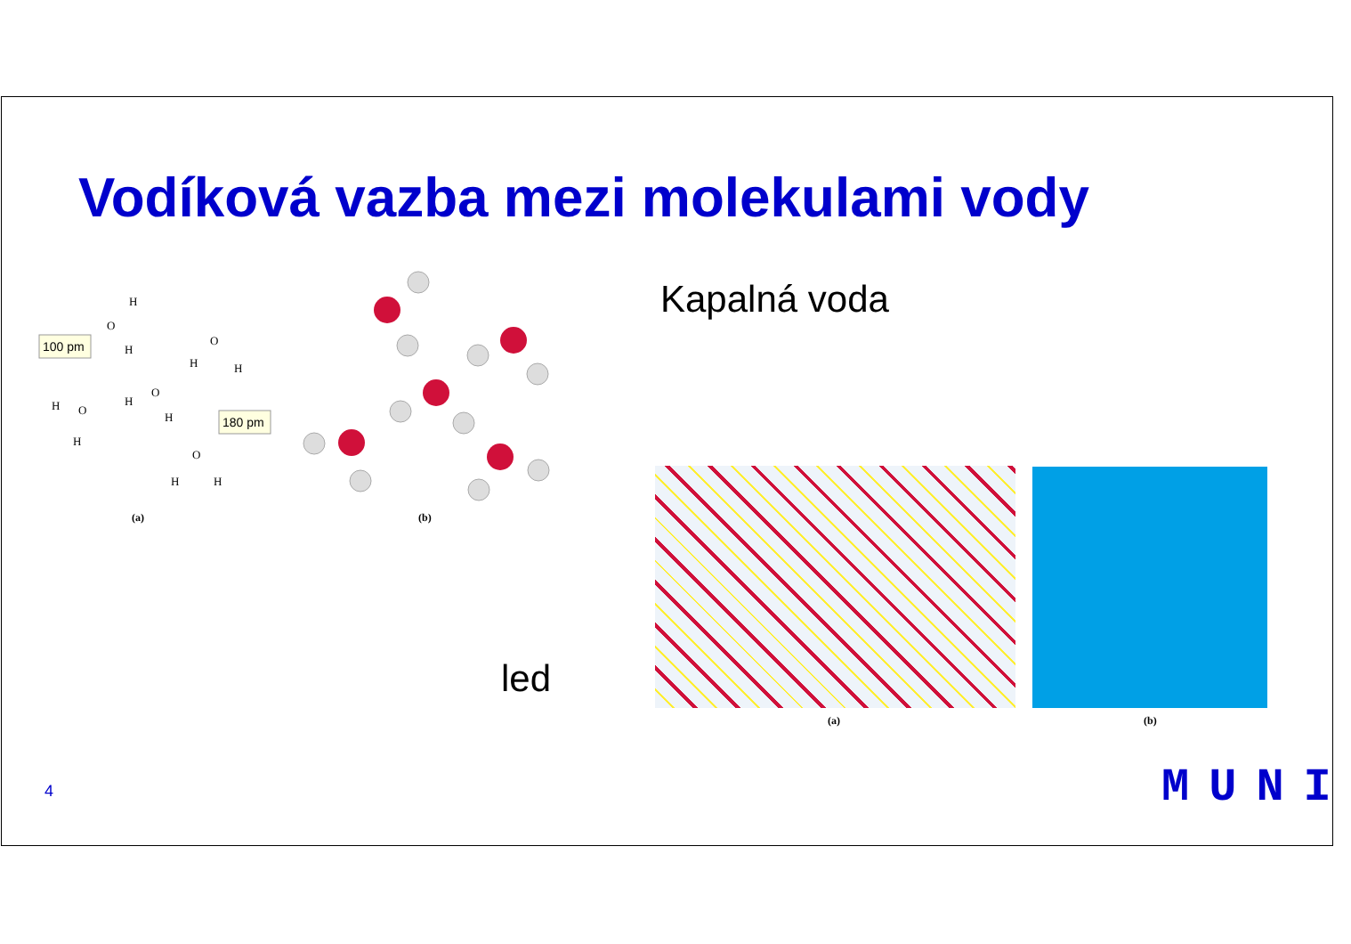Vodíková vazba mezi molekulami vody
100 pm
180 pm
H
O
H
O
H
H
O
H
H
H
O
H
O
H
H
(a) (b)
Kapalná voda
led
(a) (b)
4 MUNI